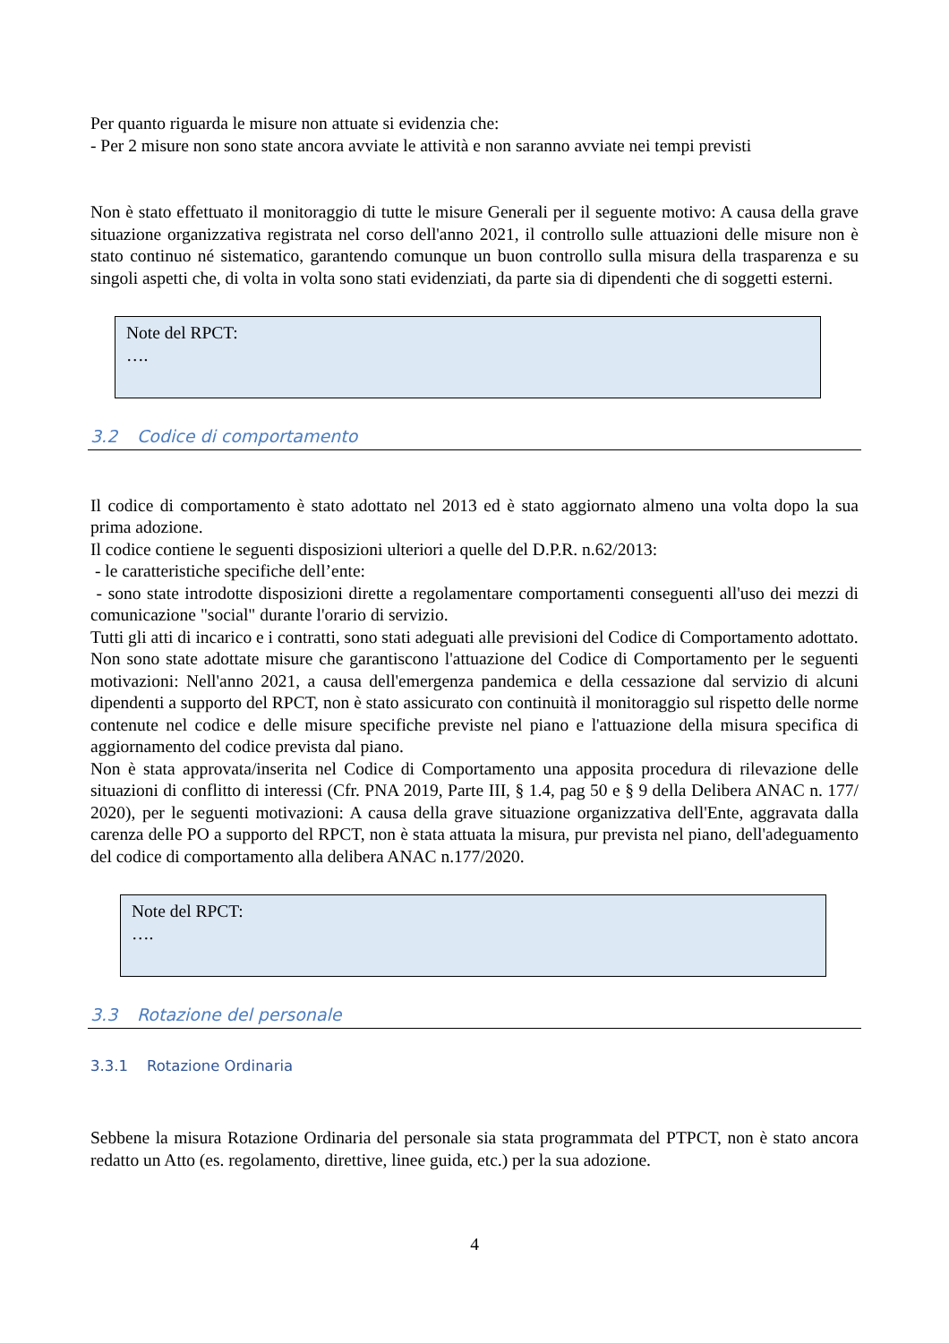Per quanto riguarda le misure non attuate si evidenzia che:
- Per 2 misure non sono state ancora avviate le attività e non saranno avviate nei tempi previsti
Non è stato effettuato il monitoraggio di tutte le misure Generali per il seguente motivo: A causa della grave situazione organizzativa registrata nel corso dell'anno 2021, il controllo sulle attuazioni delle misure non è stato continuo né sistematico, garantendo comunque un buon controllo sulla misura della trasparenza e su singoli aspetti che, di volta in volta sono stati evidenziati, da parte sia di dipendenti che di soggetti esterni.
Note del RPCT:
….
3.2 Codice di comportamento
Il codice di comportamento è stato adottato nel 2013 ed è stato aggiornato almeno una volta dopo la sua prima adozione.
Il codice contiene le seguenti disposizioni ulteriori a quelle del D.P.R. n.62/2013:
- le caratteristiche specifiche dell’ente:
- sono state introdotte disposizioni dirette a regolamentare comportamenti conseguenti all'uso dei mezzi di comunicazione "social" durante l'orario di servizio.
Tutti gli atti di incarico e i contratti, sono stati adeguati alle previsioni del Codice di Comportamento adottato.
Non sono state adottate misure che garantiscono l'attuazione del Codice di Comportamento per le seguenti motivazioni: Nell'anno 2021, a causa dell'emergenza pandemica e della cessazione dal servizio di alcuni dipendenti a supporto del RPCT, non è stato assicurato con continuità il monitoraggio sul rispetto delle norme contenute nel codice e delle misure specifiche previste nel piano e l'attuazione della misura specifica di aggiornamento del codice prevista dal piano.
Non è stata approvata/inserita nel Codice di Comportamento una apposita procedura di rilevazione delle situazioni di conflitto di interessi (Cfr. PNA 2019, Parte III, § 1.4, pag 50 e § 9 della Delibera ANAC n. 177/ 2020), per le seguenti motivazioni: A causa della grave situazione organizzativa dell'Ente, aggravata dalla carenza delle PO a supporto del RPCT, non è stata attuata la misura, pur prevista nel piano, dell'adeguamento del codice di comportamento alla delibera ANAC n.177/2020.
Note del RPCT:
….
3.3 Rotazione del personale
3.3.1 Rotazione Ordinaria
Sebbene la misura Rotazione Ordinaria del personale sia stata programmata del PTPCT, non è stato ancora redatto un Atto (es. regolamento, direttive, linee guida, etc.) per la sua adozione.
4